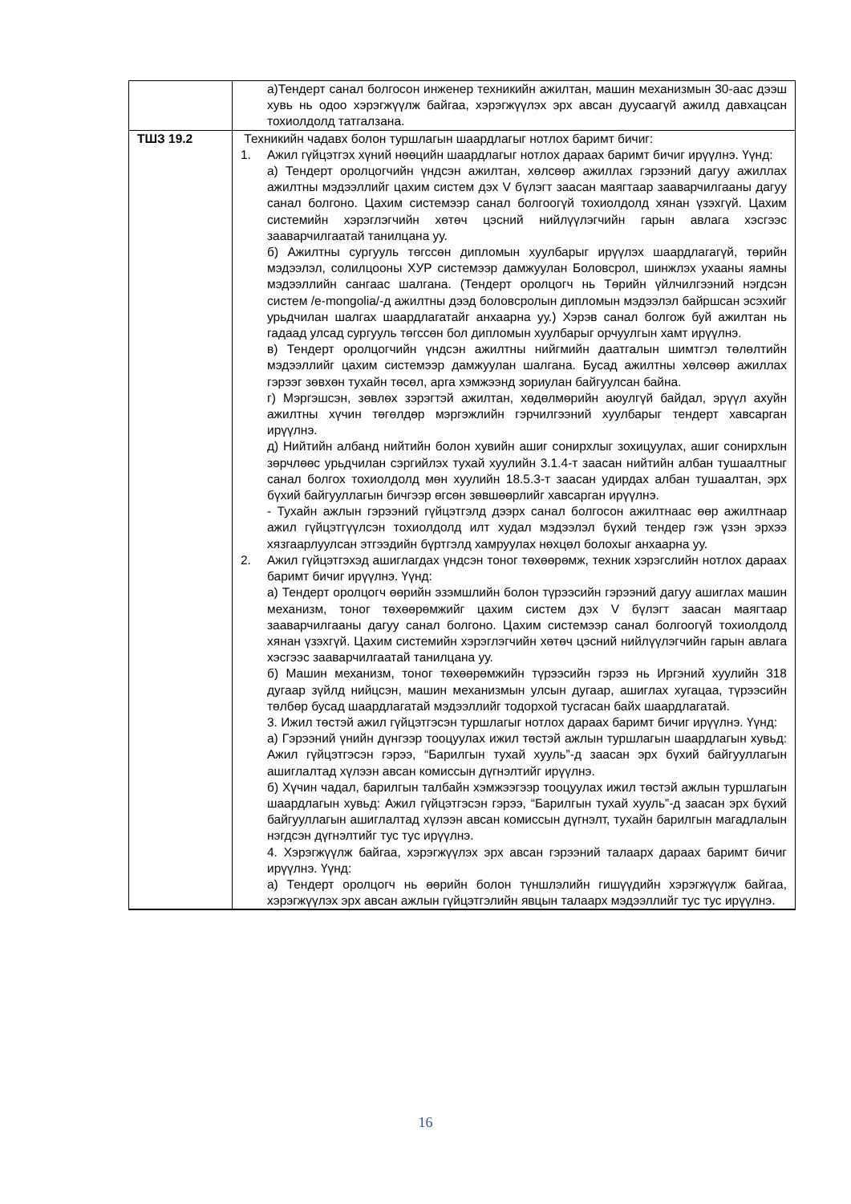| | а)Тендерт санал болгосон инженер техникийн ажилтан, машин механизмын 30-аас дээш хувь нь одоо хэрэгжүүлж байгаа, хэрэгжүүлэх эрх авсан дуусаагүй ажилд давхацсан тохиолдолд татгалзана. |
| ТШЗ 19.2 | Техникийн чадавх болон туршлагын шаардлагыг нотлох баримт бичиг: 1. Ажил гүйцэтгэх хүний нөөцийн шаардлагыг нотлох дараах баримт бичиг ирүүлнэ. Үүнд: а) Тендерт оролцогчийн үндсэн ажилтан, хөлсөөр ажиллах гэрээний дагуу ажиллах ажилтны мэдээллийг цахим систем дэх V бүлэгт заасан маягтаар зааварчилгааны дагуу санал болгоно. Цахим системээр санал болгоогүй тохиолдолд хянан үзэхгүй. Цахим системийн хэрэглэгчийн хөтөч цэсний нийлүүлэгчийн гарын авлага хэсгээс зааварчилгаатай танилцана уу. б) Ажилтны сургууль төгссөн дипломын хуулбарыг ирүүлэх шаардлагагүй, төрийн мэдээлэл, солилцооны ХУР системээр дамжуулан Боловсрол, шинжлэх ухааны яамны мэдээллийн сангаас шалгана. (Тендерт оролцогч нь Төрийн үйлчилгээний нэгдсэн систем /e-mongolia/-д ажилтны дээд боловсролын дипломын мэдээлэл байршсан эсэхийг урьдчилан шалгах шаардлагатайг анхаарна уу.) Хэрэв санал болгож буй ажилтан нь гадаад улсад сургууль төгссөн бол дипломын хуулбарыг орчуулгын хамт ирүүлнэ. в) Тендерт оролцогчийн үндсэн ажилтны нийгмийн даатгалын шимтгэл төлөлтийн мэдээллийг цахим системээр дамжуулан шалгана. Бусад ажилтны хөлсөөр ажиллах гэрээг зөвхөн тухайн төсөл, арга хэмжээнд зориулан байгуулсан байна. г) Мэргэшсэн, зөвлөх зэрэгтэй ажилтан, хөдөлмөрийн аюулгүй байдал, эрүүл ахуйн ажилтны хүчин төгөлдөр мэргэжлийн гэрчилгээний хуулбарыг тендерт хавсарган ирүүлнэ. д) Нийтийн албанд нийтийн болон хувийн ашиг сонирхлыг зохицуулах, ашиг сонирхлын зөрчлөөс урьдчилан сэргийлэх тухай хуулийн 3.1.4-т заасан нийтийн албан тушаалтныг санал болгох тохиолдолд мөн хуулийн 18.5.3-т заасан удирдах албан тушаалтан, эрх бүхий байгууллагын бичгээр өгсөн зөвшөөрлийг хавсарган ирүүлнэ. - Тухайн ажлын гэрээний гүйцэтгэлд дээрх санал болгосон ажилтнаас өөр ажилтнаар ажил гүйцэтгүүлсэн тохиолдолд илт худал мэдээлэл бүхий тендер гэж үзэн эрхээ хязгаарлуулсан этгээдийн бүртгэлд хамруулах нөхцөл болохыг анхаарна уу. 2. Ажил гүйцэтгэхэд ашиглагдах үндсэн тоног төхөөрөмж, техник хэрэгслийн нотлох дараах баримт бичиг ирүүлнэ. Үүнд: а) Тендерт оролцогч өөрийн эзэмшлийн болон түрээсийн гэрээний дагуу ашиглах машин механизм, тоног төхөөрөмжийг цахим систем дэх V бүлэгт заасан маягтаар зааварчилгааны дагуу санал болгоно. Цахим системээр санал болгоогүй тохиолдолд хянан үзэхгүй. Цахим системийн хэрэглэгчийн хөтөч цэсний нийлүүлэгчийн гарын авлага хэсгээс зааварчилгаатай танилцана уу. б) Машин механизм, тоног төхөөрөмжийн түрээсийн гэрээ нь Иргэний хуулийн 318 дугаар зүйлд нийцсэн, машин механизмын улсын дугаар, ашиглах хугацаа, түрээсийн төлбөр бусад шаардлагатай мэдээллийг тодорхой тусгасан байх шаардлагатай. 3. Ижил төстэй ажил гүйцэтгэсэн туршлагыг нотлох дараах баримт бичиг ирүүлнэ. Үүнд: а) Гэрээний үнийн дүнгээр тооцуулах ижил төстэй ажлын туршлагын шаардлагын хувьд: Ажил гүйцэтгэсэн гэрээ, “Барилгын тухай хууль”-д заасан эрх бүхий байгууллагын ашиглалтад хүлээн авсан комиссын дүгнэлтийг ирүүлнэ. б) Хүчин чадал, барилгын талбайн хэмжээгээр тооцуулах ижил төстэй ажлын туршлагын шаардлагын хувьд: Ажил гүйцэтгэсэн гэрээ, “Барилгын тухай хууль”-д заасан эрх бүхий байгууллагын ашиглалтад хүлээн авсан комиссын дүгнэлт, тухайн барилгын магадлалын нэгдсэн дүгнэлтийг тус тус ирүүлнэ. 4. Хэрэгжүүлж байгаа, хэрэгжүүлэх эрх авсан гэрээний талаарх дараах баримт бичиг ирүүлнэ. Үүнд: а) Тендерт оролцогч нь өөрийн болон түншлэлийн гишүүдийн хэрэгжүүлж байгаа, хэрэгжүүлэх эрх авсан ажлын гүйцэтгэлийн явцын талаарх мэдээллийг тус тус ирүүлнэ. |
16